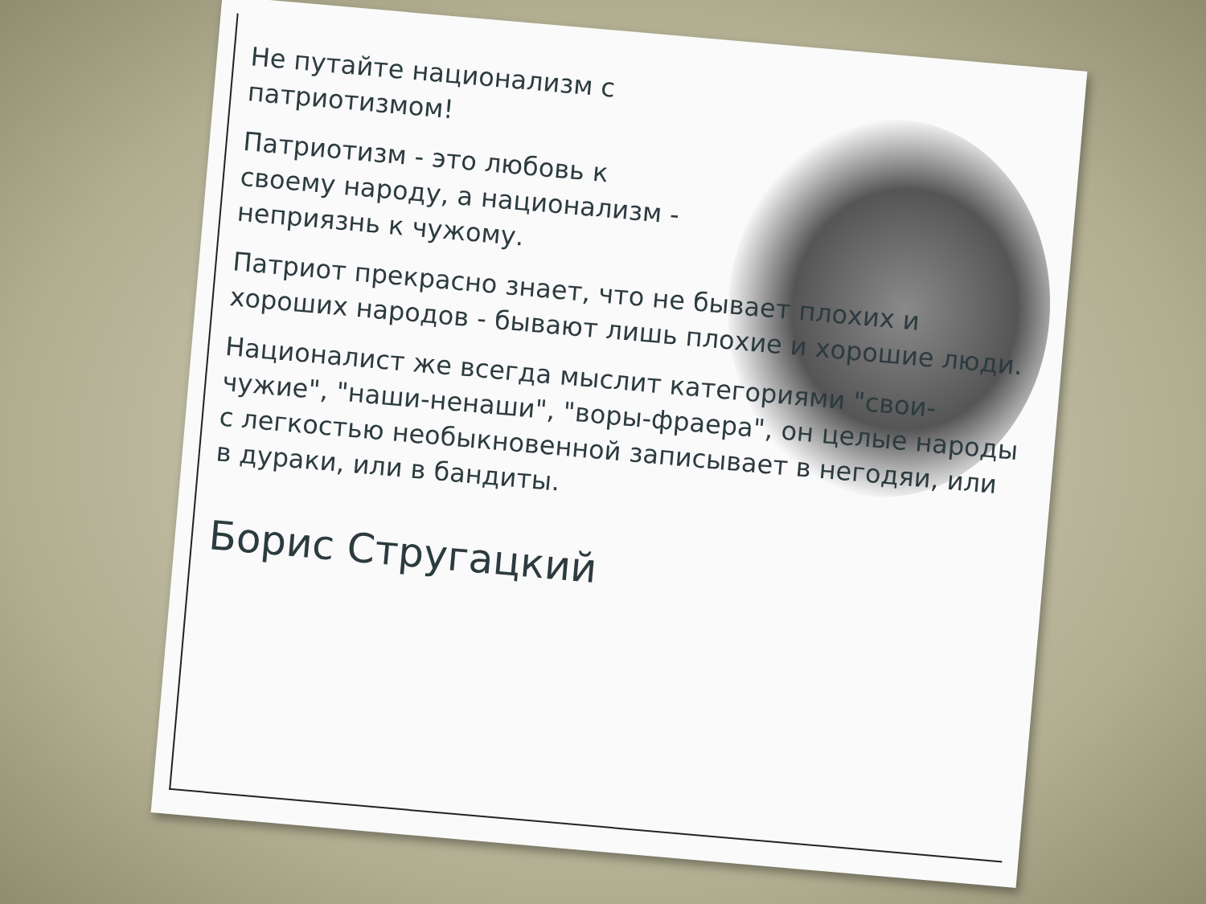Не путайте национализм с патриотизмом!
Патриотизм - это любовь к своему народу, а национализм - неприязнь к чужому.
Патриот прекрасно знает, что не бывает плохих и хороших народов - бывают лишь плохие и хорошие люди.
Националист же всегда мыслит категориями "свои-чужие", "наши-ненаши", "воры-фраера", он целые народы с легкостью необыкновенной записывает в негодяи, или в дураки, или в бандиты.
Борис Стругацкий